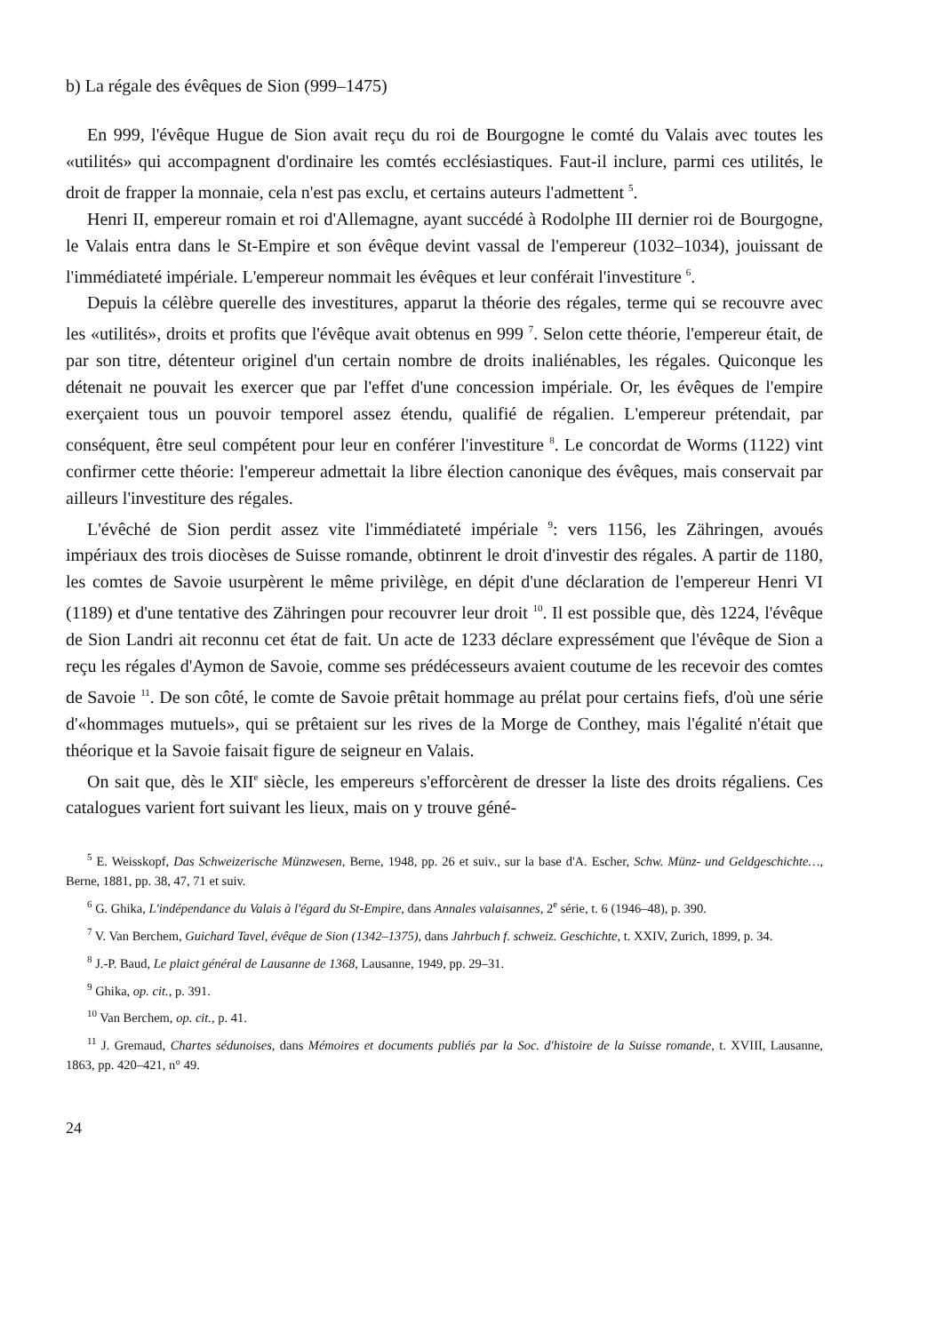b) La régale des évêques de Sion (999–1475)
En 999, l'évêque Hugue de Sion avait reçu du roi de Bourgogne le comté du Valais avec toutes les «utilités» qui accompagnent d'ordinaire les comtés ecclésiastiques. Faut-il inclure, parmi ces utilités, le droit de frapper la monnaie, cela n'est pas exclu, et certains auteurs l'admettent <sup>5</sup>.
Henri II, empereur romain et roi d'Allemagne, ayant succédé à Rodolphe III dernier roi de Bourgogne, le Valais entra dans le St-Empire et son évêque devint vassal de l'empereur (1032–1034), jouissant de l'immédiateté impériale. L'empereur nommait les évêques et leur conférait l'investiture <sup>6</sup>.
Depuis la célèbre querelle des investitures, apparut la théorie des régales, terme qui se recouvre avec les «utilités», droits et profits que l'évêque avait obtenus en 999 <sup>7</sup>. Selon cette théorie, l'empereur était, de par son titre, détenteur originel d'un certain nombre de droits inaliénables, les régales. Quiconque les détenait ne pouvait les exercer que par l'effet d'une concession impériale. Or, les évêques de l'empire exerçaient tous un pouvoir temporel assez étendu, qualifié de régalien. L'empereur prétendait, par conséquent, être seul compétent pour leur en conférer l'investiture <sup>8</sup>. Le concordat de Worms (1122) vint confirmer cette théorie: l'empereur admettait la libre élection canonique des évêques, mais conservait par ailleurs l'investiture des régales.
L'évêché de Sion perdit assez vite l'immédiateté impériale <sup>9</sup>: vers 1156, les Zähringen, avoués impériaux des trois diocèses de Suisse romande, obtinrent le droit d'investir des régales. A partir de 1180, les comtes de Savoie usurpèrent le même privilège, en dépit d'une déclaration de l'empereur Henri VI (1189) et d'une tentative des Zähringen pour recouvrer leur droit <sup>10</sup>. Il est possible que, dès 1224, l'évêque de Sion Landri ait reconnu cet état de fait. Un acte de 1233 déclare expressément que l'évêque de Sion a reçu les régales d'Aymon de Savoie, comme ses prédécesseurs avaient coutume de les recevoir des comtes de Savoie <sup>11</sup>. De son côté, le comte de Savoie prêtait hommage au prélat pour certains fiefs, d'où une série d'«hommages mutuels», qui se prêtaient sur les rives de la Morge de Conthey, mais l'égalité n'était que théorique et la Savoie faisait figure de seigneur en Valais.
On sait que, dès le XII<sup>e</sup> siècle, les empereurs s'efforcèrent de dresser la liste des droits régaliens. Ces catalogues varient fort suivant les lieux, mais on y trouve géné-
<sup>5</sup> E. Weisskopf, Das Schweizerische Münzwesen, Berne, 1948, pp. 26 et suiv., sur la base d'A. Escher, Schw. Münz- und Geldgeschichte…, Berne, 1881, pp. 38, 47, 71 et suiv.
<sup>6</sup> G. Ghika, L'indépendance du Valais à l'égard du St-Empire, dans Annales valaisannes, 2<sup>e</sup> série, t. 6 (1946–48), p. 390.
<sup>7</sup> V. Van Berchem, Guichard Tavel, évêque de Sion (1342–1375), dans Jahrbuch f. schweiz. Geschichte, t. XXIV, Zurich, 1899, p. 34.
<sup>8</sup> J.-P. Baud, Le plaict général de Lausanne de 1368, Lausanne, 1949, pp. 29–31.
<sup>9</sup> Ghika, op. cit., p. 391.
<sup>10</sup> Van Berchem, op. cit., p. 41.
<sup>11</sup> J. Gremaud, Chartes sédunoises, dans Mémoires et documents publiés par la Soc. d'histoire de la Suisse romande, t. XVIII, Lausanne, 1863, pp. 420–421, n° 49.
24